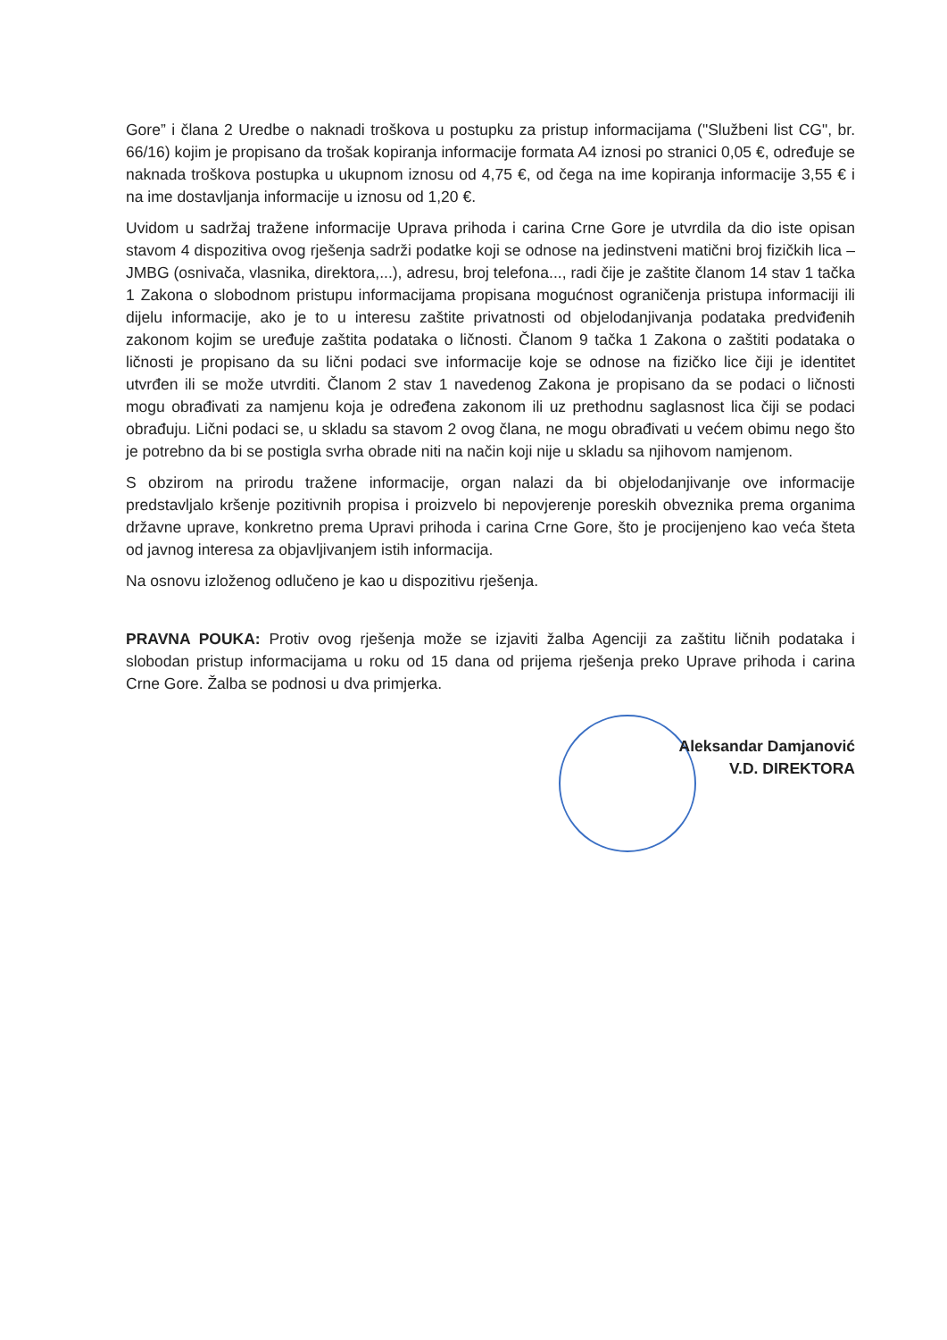Gore” i člana 2 Uredbe o naknadi troškova u postupku za pristup informacijama ("Službeni list CG", br. 66/16) kojim je propisano da trošak kopiranja informacije formata A4 iznosi po stranici 0,05 €, određuje se naknada troškova postupka u ukupnom iznosu od 4,75 €, od čega na ime kopiranja informacije 3,55 € i na ime dostavljanja informacije u iznosu od 1,20 €.
Uvidom u sadržaj tražene informacije Uprava prihoda i carina Crne Gore je utvrdila da dio iste opisan stavom 4 dispozitiva ovog rješenja sadrži podatke koji se odnose na jedinstveni matični broj fizičkih lica – JMBG (osnivača, vlasnika, direktora,...), adresu, broj telefona..., radi čije je zaštite članom 14 stav 1 tačka 1 Zakona o slobodnom pristupu informacijama propisana mogućnost ograničenja pristupa informaciji ili dijelu informacije, ako je to u interesu zaštite privatnosti od objelodanjivanja podataka predviđenih zakonom kojim se uređuje zaštita podataka o ličnosti. Članom 9 tačka 1 Zakona o zaštiti podataka o ličnosti je propisano da su lični podaci sve informacije koje se odnose na fizičko lice čiji je identitet utvrđen ili se može utvrditi. Članom 2 stav 1 navedenog Zakona je propisano da se podaci o ličnosti mogu obrađivati za namjenu koja je određena zakonom ili uz prethodnu saglasnost lica čiji se podaci obrađuju. Lični podaci se, u skladu sa stavom 2 ovog člana, ne mogu obrađivati u većem obimu nego što je potrebno da bi se postigla svrha obrade niti na način koji nije u skladu sa njihovom namjenom.
S obzirom na prirodu tražene informacije, organ nalazi da bi objelodanjivanje ove informacije predstavljalo kršenje pozitivnih propisa i proizvelo bi nepovjerenje poreskih obveznika prema organima državne uprave, konkretno prema Upravi prihoda i carina Crne Gore, što je procijenjeno kao veća šteta od javnog interesa za objavljivanjem istih informacija.
Na osnovu izloženog odlučeno je kao u dispozitivu rješenja.
PRAVNA POUKA: Protiv ovog rješenja može se izjaviti žalba Agenciji za zaštitu ličnih podataka i slobodan pristup informacijama u roku od 15 dana od prijema rješenja preko Uprave prihoda i carina Crne Gore. Žalba se podnosi u dva primjerka.
Aleksandar Damjanović
V.D. DIREKTORA